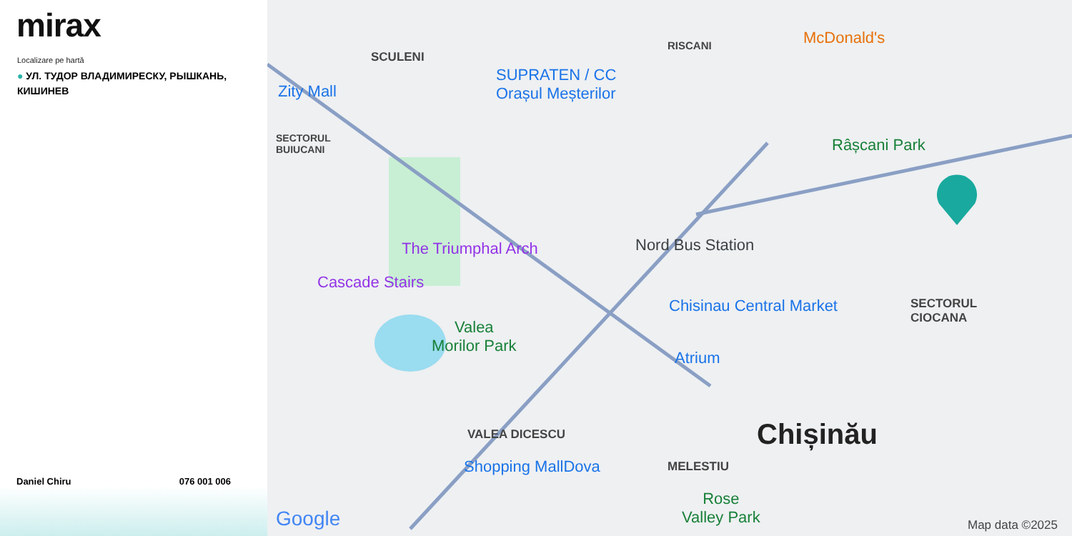mirax
Localizare pe hartă
● УЛ. ТУДОР ВЛАДИМИРЕСКУ, РЫШКАНЬ, КИШИНЕВ
Daniel Chiru 076 001 006
SCULENI
Zity Mall
SUPRATEN / CC
Orașul Meșterilor
RISCANI McDonald's
Râșcani Park
SECTORUL
BUIUCANI
The Triumphal Arch
Cascade Stairs
Nord Bus Station
Chisinau Central Market
Valea
Morilor Park
Atrium
SECTORUL
CIOCANA
VALEA DICESCU Chișinău
Shopping MallDova MELESTIU
Rose
Valley Park
Google Map data ©2025